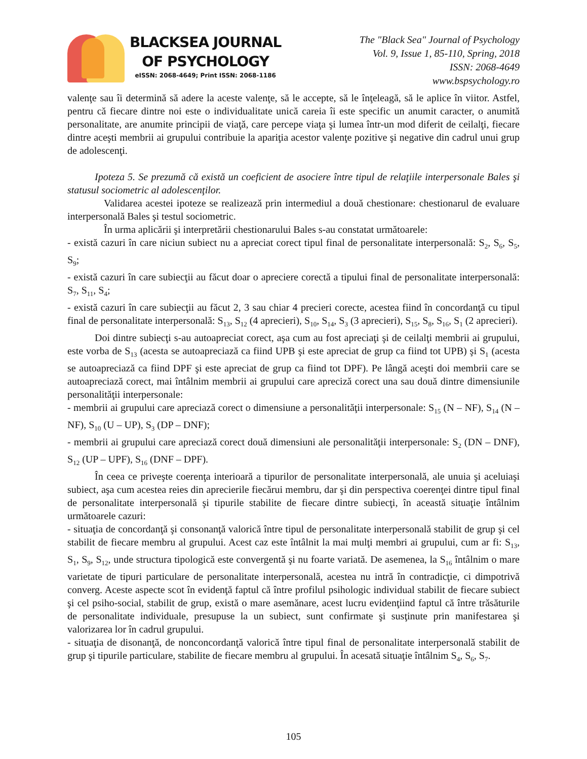BLACKSEA JOURNAL
OF PSYCHOLOGY
eISSN: 2068-4649; Print ISSN: 2068-1186
The "Black Sea" Journal of Psychology
Vol. 9, Issue 1, 85-110, Spring, 2018
ISSN: 2068-4649
www.bspsychology.ro
valenţe sau îi determină să adere la aceste valenţe, să le accepte, să le înţeleagă, să le aplice în viitor. Astfel, pentru că fiecare dintre noi este o individualitate unică careia îi este specific un anumit caracter, o anumită personalitate, are anumite principii de viaţă, care percepe viaţa şi lumea într-un mod diferit de ceilalţi, fiecare dintre aceşti membrii ai grupului contribuie la apariţia acestor valenţe pozitive şi negative din cadrul unui grup de adolescenţi.
Ipoteza 5. Se prezumă că există un coeficient de asociere între tipul de relaţiile interpersonale Bales şi statusul sociometric al adolescenţilor.
Validarea acestei ipoteze se realizează prin intermediul a două chestionare: chestionarul de evaluare interpersonală Bales şi testul sociometric.
În urma aplicării şi interpretării chestionarului Bales s-au constatat următoarele:
- există cazuri în care niciun subiect nu a apreciat corect tipul final de personalitate interpersonală: S<sub>2</sub>, S<sub>6</sub>, S<sub>5</sub>, S<sub>9</sub>;
- există cazuri în care subiecţii au făcut doar o apreciere corectă a tipului final de personalitate interpersonală: S<sub>7</sub>, S<sub>11</sub>, S<sub>4</sub>;
- există cazuri în care subiecţii au făcut 2, 3 sau chiar 4 precieri corecte, acestea fiind în concordanţă cu tipul final de personalitate interpersonală: S<sub>13</sub>, S<sub>12</sub> (4 aprecieri), S<sub>10</sub>, S<sub>14</sub>, S<sub>3</sub> (3 aprecieri), S<sub>15</sub>, S<sub>8</sub>, S<sub>16</sub>, S<sub>1</sub> (2 aprecieri).
Doi dintre subiecţi s-au autoapreciat corect, aşa cum au fost apreciaţi şi de ceilalţi membrii ai grupului, este vorba de S<sub>13</sub> (acesta se autoapreciază ca fiind UPB şi este apreciat de grup ca fiind tot UPB) şi S<sub>1</sub> (acesta se autoapreciază ca fiind DPF şi este apreciat de grup ca fiind tot DPF). Pe lângă aceşti doi membrii care se autoapreciază corect, mai întâlnim membrii ai grupului care apreciză corect una sau două dintre dimensiunile personalităţii interpersonale:
- membrii ai grupului care apreciază corect o dimensiune a personalităţii interpersonale: S<sub>15</sub> (N – NF), S<sub>14</sub> (N – NF), S<sub>10</sub> (U – UP), S<sub>3</sub> (DP – DNF);
- membrii ai grupului care apreciază corect două dimensiuni ale personalităţii interpersonale: S<sub>2</sub> (DN – DNF), S<sub>12</sub> (UP – UPF), S<sub>16</sub> (DNF – DPF).
În ceea ce priveşte coerenţa interioară a tipurilor de personalitate interpersonală, ale unuia şi aceluiaşi subiect, aşa cum acestea reies din aprecierile fiecărui membru, dar şi din perspectiva coerenţei dintre tipul final de personalitate interpersonală şi tipurile stabilite de fiecare dintre subiecţi, în această situaţie întâlnim următoarele cazuri:
- situaţia de concordanţă şi consonanţă valorică între tipul de personalitate interpersonală stabilit de grup şi cel stabilit de fiecare membru al grupului. Acest caz este întâlnit la mai mulţi membri ai grupului, cum ar fi: S<sub>13</sub>, S<sub>1</sub>, S<sub>9</sub>, S<sub>12</sub>, unde structura tipologică este convergentă şi nu foarte variată. De asemenea, la S<sub>16</sub> întâlnim o mare varietate de tipuri particulare de personalitate interpersonală, acestea nu intră în contradicţie, ci dimpotrivă converg. Aceste aspecte scot în evidenţă faptul că între profilul psihologic individual stabilit de fiecare subiect şi cel psiho-social, stabilit de grup, există o mare asemănare, acest lucru evidenţiind faptul că între trăsăturile de personalitate individuale, presupuse la un subiect, sunt confirmate şi susţinute prin manifestarea şi valorizarea lor în cadrul grupului.
- situaţia de disonanţă, de nonconcordanţă valorică între tipul final de personalitate interpersonală stabilit de grup şi tipurile particulare, stabilite de fiecare membru al grupului. În acesată situaţie întâlnim S<sub>4</sub>, S<sub>6</sub>, S<sub>7</sub>.
105